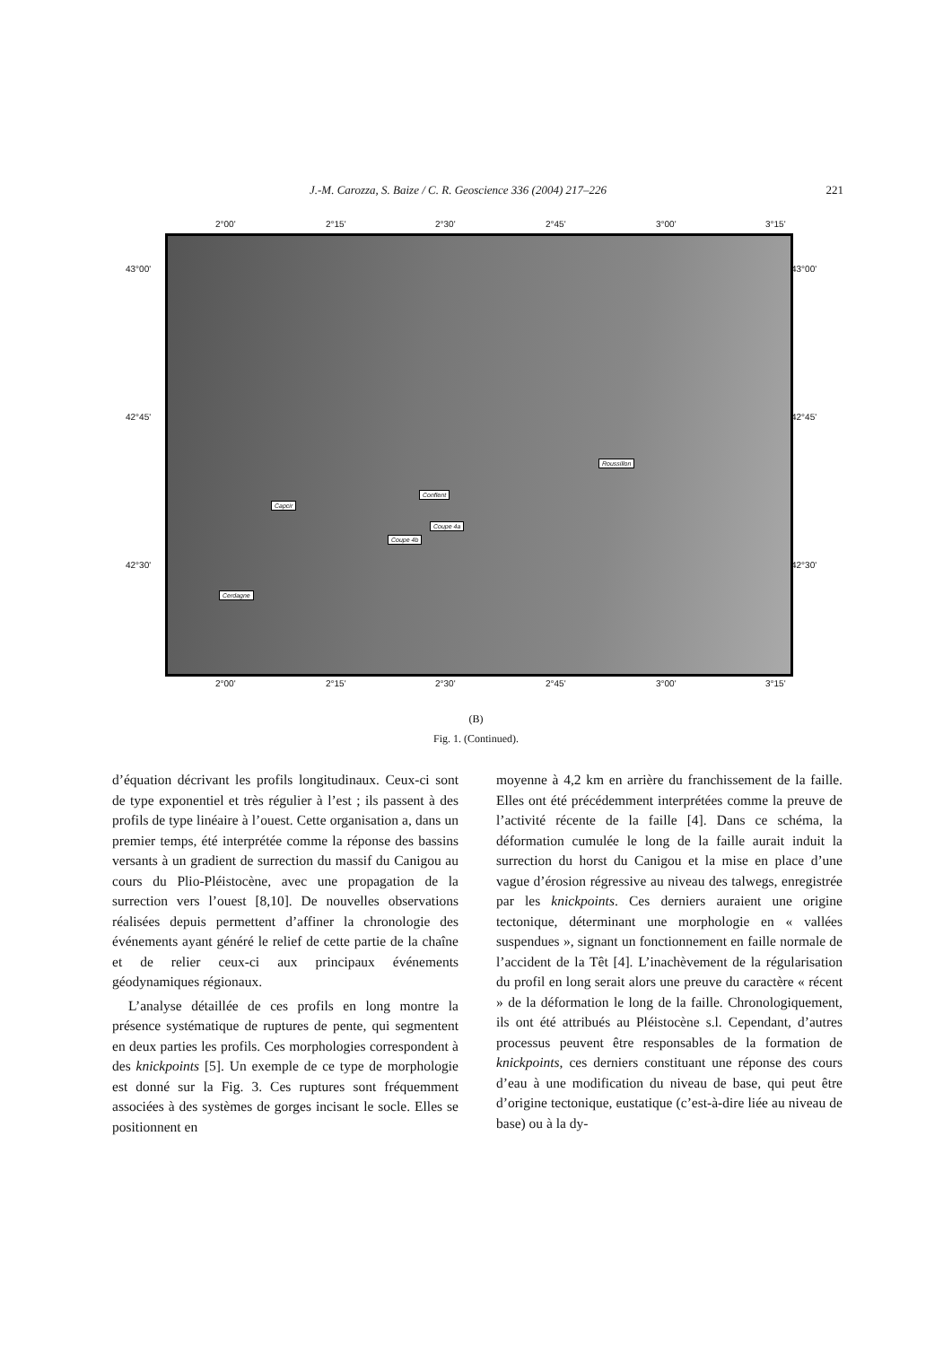J.-M. Carozza, S. Baize / C. R. Geoscience 336 (2004) 217–226 221
2°00' 2°15' 2°30' 2°45' 3°00' 3°15'
43°00'
42°45'
42°30'
43°00'
42°45'
42°30'
Roussillon
Conflent
Capcir
Coupe 4a
Coupe 4b
Cerdagne
2°00' 2°15' 2°30' 2°45' 3°00' 3°15'
(B)
Fig. 1. (Continued).
d’équation décrivant les profils longitudinaux. Ceux-ci sont de type exponentiel et très régulier à l’est ; ils passent à des profils de type linéaire à l’ouest. Cette organisation a, dans un premier temps, été interprétée comme la réponse des bassins versants à un gradient de surrection du massif du Canigou au cours du Plio-Pléistocène, avec une propagation de la surrection vers l’ouest [8,10]. De nouvelles observations réalisées depuis permettent d’affiner la chronologie des événements ayant généré le relief de cette partie de la chaîne et de relier ceux-ci aux principaux événements géodynamiques régionaux.
L’analyse détaillée de ces profils en long montre la présence systématique de ruptures de pente, qui segmentent en deux parties les profils. Ces morphologies correspondent à des knickpoints [5]. Un exemple de ce type de morphologie est donné sur la Fig. 3. Ces ruptures sont fréquemment associées à des systèmes de gorges incisant le socle. Elles se positionnent en
moyenne à 4,2 km en arrière du franchissement de la faille. Elles ont été précédemment interprétées comme la preuve de l’activité récente de la faille [4]. Dans ce schéma, la déformation cumulée le long de la faille aurait induit la surrection du horst du Canigou et la mise en place d’une vague d’érosion régressive au niveau des talwegs, enregistrée par les knickpoints. Ces derniers auraient une origine tectonique, déterminant une morphologie en « vallées suspendues », signant un fonctionnement en faille normale de l’accident de la Têt [4]. L’inachèvement de la régularisation du profil en long serait alors une preuve du caractère « récent » de la déformation le long de la faille. Chronologiquement, ils ont été attribués au Pléistocène s.l. Cependant, d’autres processus peuvent être responsables de la formation de knickpoints, ces derniers constituant une réponse des cours d’eau à une modification du niveau de base, qui peut être d’origine tectonique, eustatique (c’est-à-dire liée au niveau de base) ou à la dy-